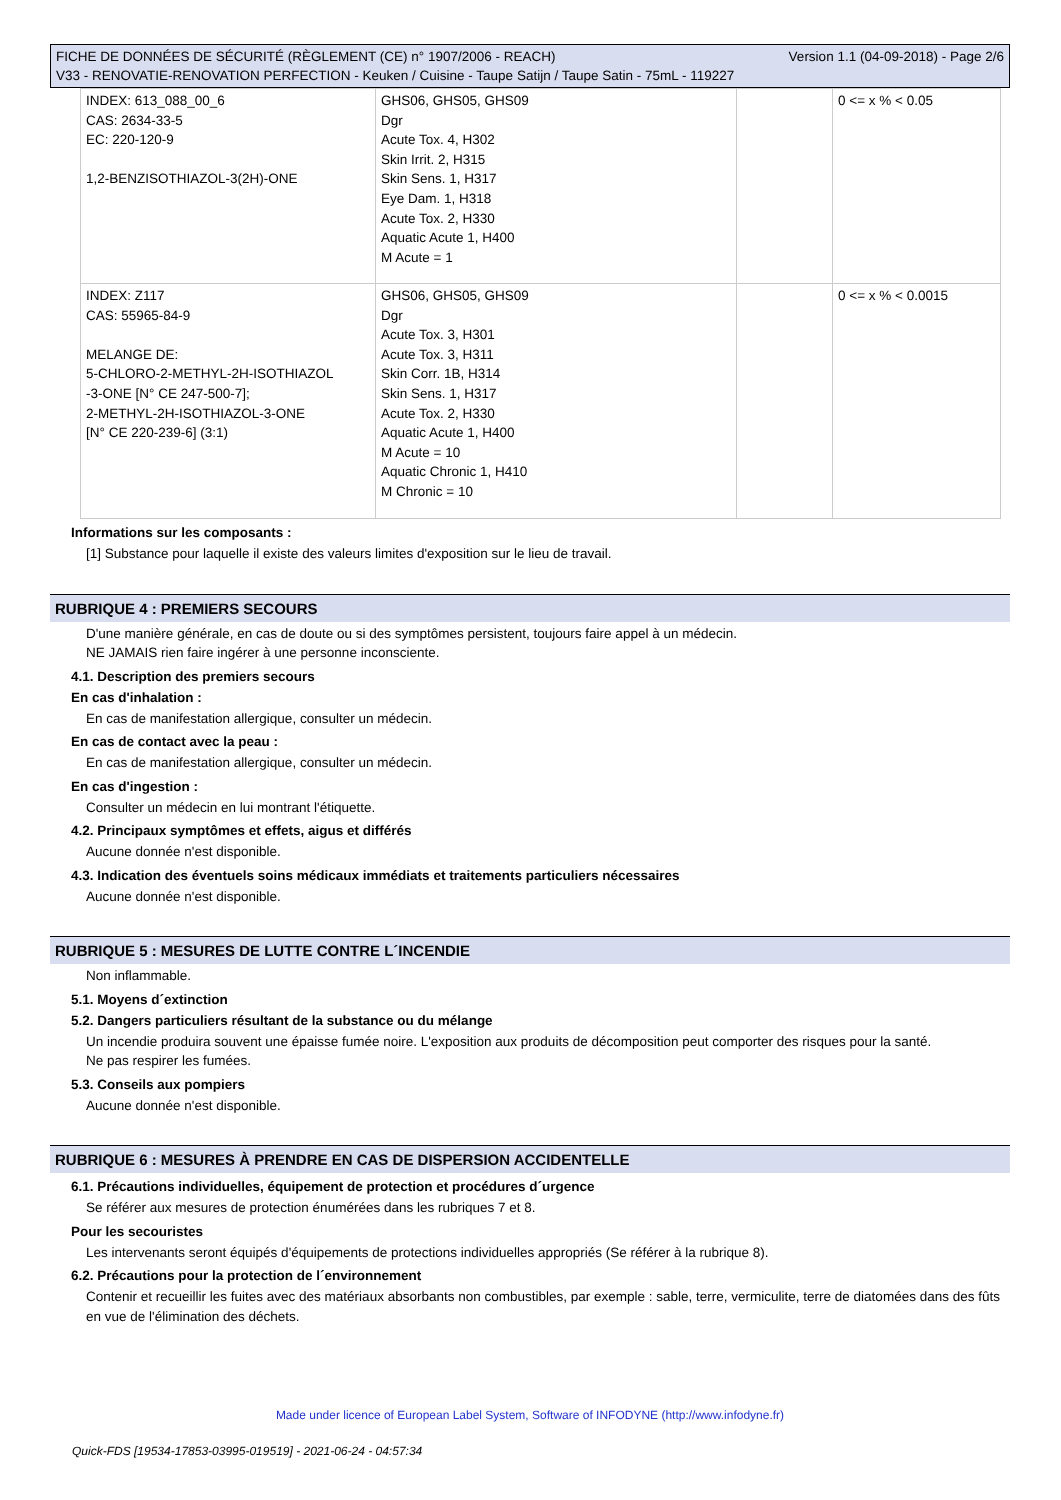Version 1.1 (04-09-2018) - Page 2/6 FICHE DE DONNÉES DE SÉCURITÉ (RÈGLEMENT (CE) n° 1907/2006 - REACH)
V33 - RENOVATIE-RENOVATION PERFECTION - Keuken / Cuisine - Taupe Satijn / Taupe Satin - 75mL - 119227
| INDEX: 613_088_00_6 CAS: 2634-33-5 EC: 220-120-9 1,2-BENZISOTHIAZOL-3(2H)-ONE | GHS06, GHS05, GHS09 Dgr Acute Tox. 4, H302 Skin Irrit. 2, H315 Skin Sens. 1, H317 Eye Dam. 1, H318 Acute Tox. 2, H330 Aquatic Acute 1, H400 M Acute = 1 | | 0 <= x % < 0.05 |
| INDEX: Z117 CAS: 55965-84-9 MELANGE DE: 5-CHLORO-2-METHYL-2H-ISOTHIAZOL -3-ONE [N° CE 247-500-7]; 2-METHYL-2H-ISOTHIAZOL-3-ONE [N° CE 220-239-6] (3:1) | GHS06, GHS05, GHS09 Dgr Acute Tox. 3, H301 Acute Tox. 3, H311 Skin Corr. 1B, H314 Skin Sens. 1, H317 Acute Tox. 2, H330 Aquatic Acute 1, H400 M Acute = 10 Aquatic Chronic 1, H410 M Chronic = 10 | | 0 <= x % < 0.0015 |
Informations sur les composants :
[1] Substance pour laquelle il existe des valeurs limites d'exposition sur le lieu de travail.
RUBRIQUE 4 : PREMIERS SECOURS
D'une manière générale, en cas de doute ou si des symptômes persistent, toujours faire appel à un médecin.
NE JAMAIS rien faire ingérer à une personne inconsciente.
4.1. Description des premiers secours
En cas d'inhalation :
En cas de manifestation allergique, consulter un médecin.
En cas de contact avec la peau :
En cas de manifestation allergique, consulter un médecin.
En cas d'ingestion :
Consulter un médecin en lui montrant l'étiquette.
4.2. Principaux symptômes et effets, aigus et différés
Aucune donnée n'est disponible.
4.3. Indication des éventuels soins médicaux immédiats et traitements particuliers nécessaires
Aucune donnée n'est disponible.
RUBRIQUE 5 : MESURES DE LUTTE CONTRE L´INCENDIE
Non inflammable.
5.1. Moyens d´extinction
5.2. Dangers particuliers résultant de la substance ou du mélange
Un incendie produira souvent une épaisse fumée noire. L'exposition aux produits de décomposition peut comporter des risques pour la santé.
Ne pas respirer les fumées.
5.3. Conseils aux pompiers
Aucune donnée n'est disponible.
RUBRIQUE 6 : MESURES À PRENDRE EN CAS DE DISPERSION ACCIDENTELLE
6.1. Précautions individuelles, équipement de protection et procédures d´urgence
Se référer aux mesures de protection énumérées dans les rubriques 7 et 8.
Pour les secouristes
Les intervenants seront équipés d'équipements de protections individuelles appropriés (Se référer à la rubrique 8).
6.2. Précautions pour la protection de l´environnement
Contenir et recueillir les fuites avec des matériaux absorbants non combustibles, par exemple : sable, terre, vermiculite, terre de diatomées dans des fûts en vue de l'élimination des déchets.
Made under licence of European Label System, Software of INFODYNE (http://www.infodyne.fr)
Quick-FDS [19534-17853-03995-019519] - 2021-06-24 - 04:57:34